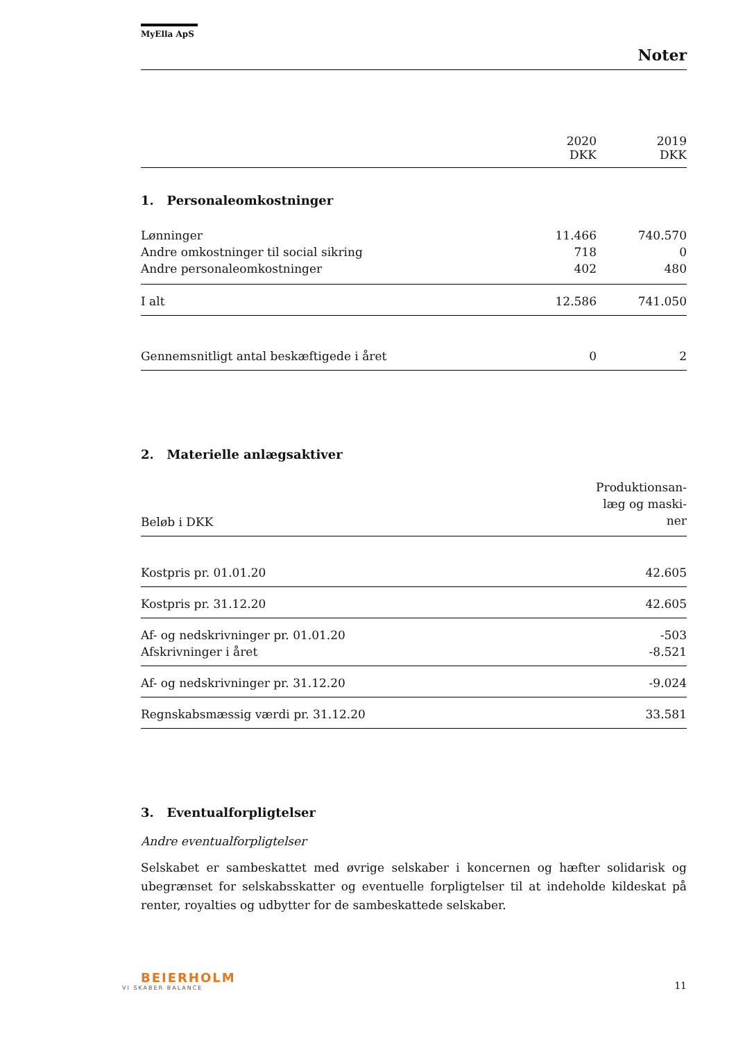MyElla ApS
Noter
| | 2020 DKK | 2019 DKK |
| 1. Personaleomkostninger | | |
| Lønninger | 11.466 | 740.570 |
| Andre omkostninger til social sikring | 718 | 0 |
| Andre personaleomkostninger | 402 | 480 |
| I alt | 12.586 | 741.050 |
| Gennemsnitligt antal beskæftigede i året | 0 | 2 |
2. Materielle anlægsaktiver
| Beløb i DKK | Produktionsan- læg og maski- ner |
| Kostpris pr. 01.01.20 | 42.605 |
| Kostpris pr. 31.12.20 | 42.605 |
| Af- og nedskrivninger pr. 01.01.20 | -503 |
| Afskrivninger i året | -8.521 |
| Af- og nedskrivninger pr. 31.12.20 | -9.024 |
| Regnskabsmæssig værdi pr. 31.12.20 | 33.581 |
3. Eventualforpligtelser
Andre eventualforpligtelser
Selskabet er sambeskattet med øvrige selskaber i koncernen og hæfter solidarisk og ubegrænset for selskabsskatter og eventuelle forpligtelser til at indeholde kildeskat på renter, royalties og udbytter for de sambeskattede selskaber.
BEIERHOLM
VI SKABER BALANCE
11